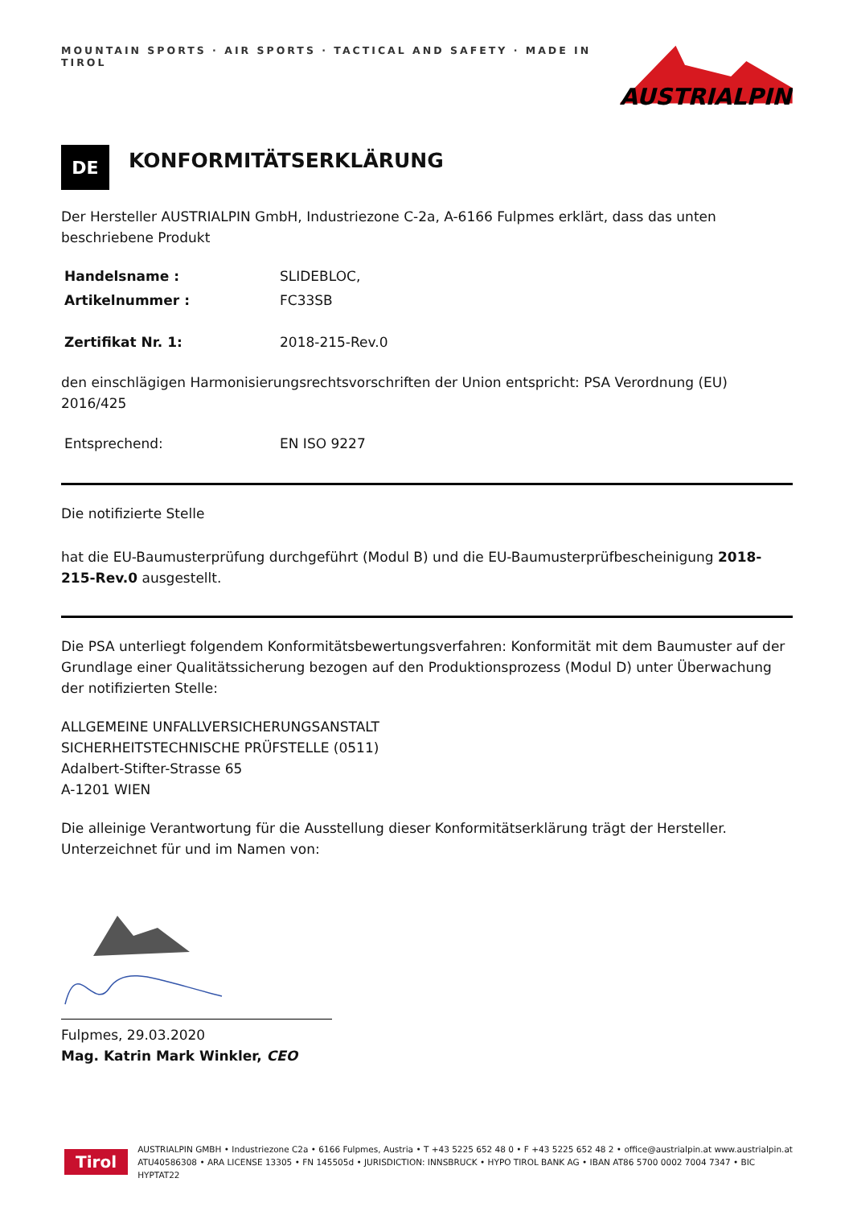MOUNTAIN SPORTS · AIR SPORTS · TACTICAL AND SAFETY · MADE IN TIROL
AUSTRIALPIN
DE
KONFORMITÄTSERKLÄRUNG
Der Hersteller AUSTRIALPIN GmbH, Industriezone C-2a, A-6166 Fulpmes erklärt, dass das unten beschriebene Produkt
Handelsname : SLIDEBLOC,
Artikelnummer : FC33SB
Zertifikat Nr. 1: 2018-215-Rev.0
den einschlägigen Harmonisierungsrechtsvorschriften der Union entspricht: PSA Verordnung (EU) 2016/425
Entsprechend: EN ISO 9227
Die notifizierte Stelle
hat die EU-Baumusterprüfung durchgeführt (Modul B) und die EU-Baumusterprüfbescheinigung 2018-215-Rev.0 ausgestellt.
Die PSA unterliegt folgendem Konformitätsbewertungsverfahren: Konformität mit dem Baumuster auf der Grundlage einer Qualitätssicherung bezogen auf den Produktionsprozess (Modul D) unter Überwachung der notifizierten Stelle:
ALLGEMEINE UNFALLVERSICHERUNGSANSTALT
SICHERHEITSTECHNISCHE PRÜFSTELLE (0511)
Adalbert-Stifter-Strasse 65
A-1201 WIEN
Die alleinige Verantwortung für die Ausstellung dieser Konformitätserklärung trägt der Hersteller.
Unterzeichnet für und im Namen von:
Fulpmes, 29.03.2020
Mag. Katrin Mark Winkler, CEO
Tirol
AUSTRIALPIN GMBH • Industriezone C2a • 6166 Fulpmes, Austria • T +43 5225 652 48 0 • F +43 5225 652 48 2 • office@austrialpin.at www.austrialpin.at
ATU40586308 • ARA LICENSE 13305 • FN 145505d • JURISDICTION: INNSBRUCK • HYPO TIROL BANK AG • IBAN AT86 5700 0002 7004 7347 • BIC HYPTAT22